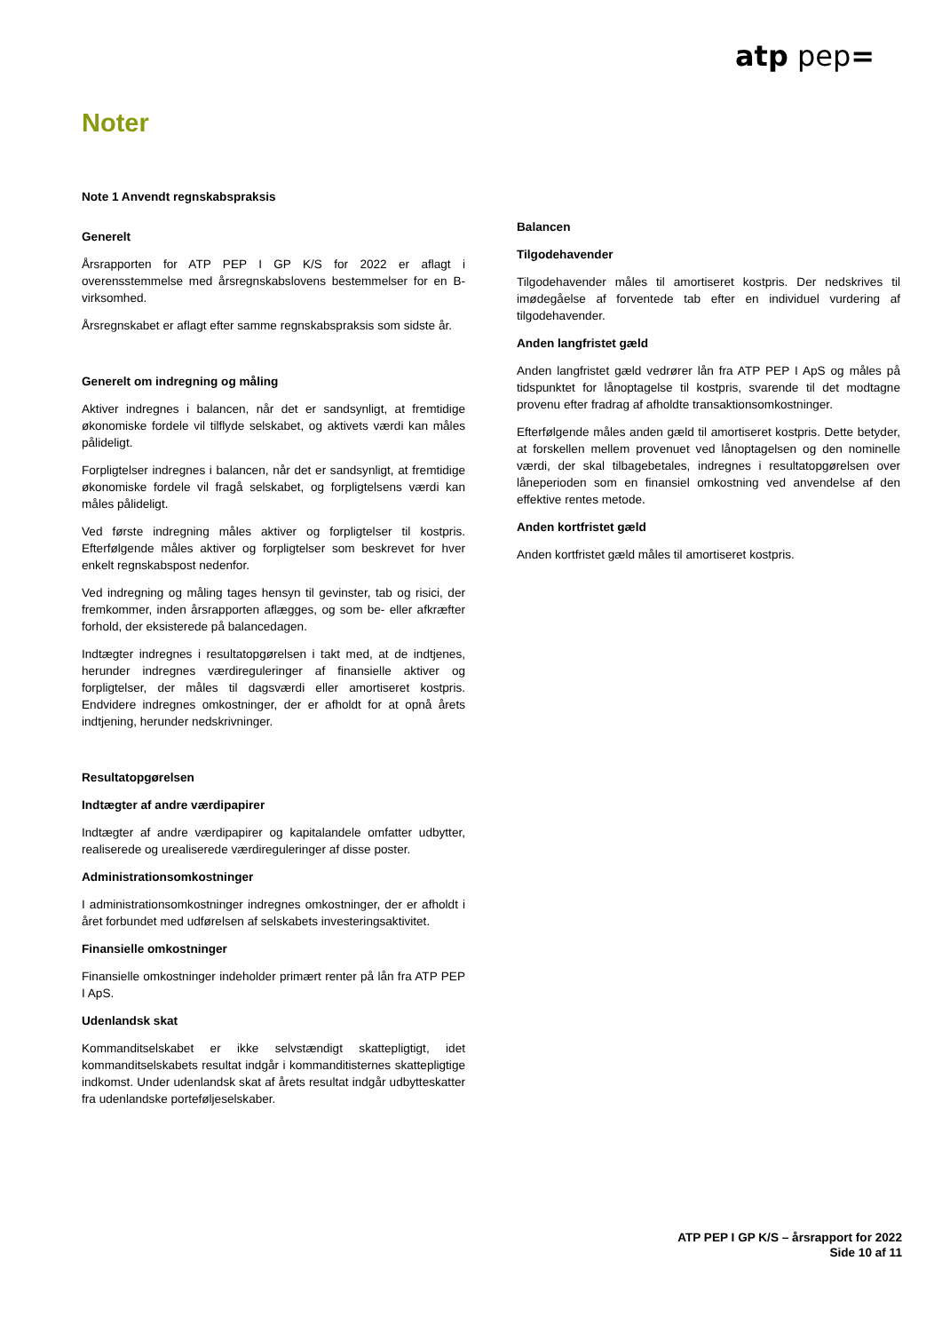atp pep=
Noter
Note 1 Anvendt regnskabspraksis
Generelt
Årsrapporten for ATP PEP I GP K/S for 2022 er aflagt i overensstemmelse med årsregnskabslovens bestemmelser for en B-virksomhed.
Årsregnskabet er aflagt efter samme regnskabspraksis som sidste år.
Generelt om indregning og måling
Aktiver indregnes i balancen, når det er sandsynligt, at fremtidige økonomiske fordele vil tilflyde selskabet, og aktivets værdi kan måles pålideligt.
Forpligtelser indregnes i balancen, når det er sandsynligt, at fremtidige økonomiske fordele vil fragå selskabet, og forpligtelsens værdi kan måles pålideligt.
Ved første indregning måles aktiver og forpligtelser til kostpris. Efterfølgende måles aktiver og forpligtelser som beskrevet for hver enkelt regnskabspost nedenfor.
Ved indregning og måling tages hensyn til gevinster, tab og risici, der fremkommer, inden årsrapporten aflægges, og som be- eller afkræfter forhold, der eksisterede på balancedagen.
Indtægter indregnes i resultatopgørelsen i takt med, at de indtjenes, herunder indregnes værdireguleringer af finansielle aktiver og forpligtelser, der måles til dagsværdi eller amortiseret kostpris. Endvidere indregnes omkostninger, der er afholdt for at opnå årets indtjening, herunder nedskrivninger.
Resultatopgørelsen
Indtægter af andre værdipapirer
Indtægter af andre værdipapirer og kapitalandele omfatter udbytter, realiserede og urealiserede værdireguleringer af disse poster.
Administrationsomkostninger
I administrationsomkostninger indregnes omkostninger, der er afholdt i året forbundet med udførelsen af selskabets investeringsaktivitet.
Finansielle omkostninger
Finansielle omkostninger indeholder primært renter på lån fra ATP PEP I ApS.
Udenlandsk skat
Kommanditselskabet er ikke selvstændigt skattepligtigt, idet kommanditselskabets resultat indgår i kommanditisternes skattepligtige indkomst. Under udenlandsk skat af årets resultat indgår udbytteskatter fra udenlandske porteføljeselskaber.
Balancen
Tilgodehavender
Tilgodehavender måles til amortiseret kostpris. Der nedskrives til imødegåelse af forventede tab efter en individuel vurdering af tilgodehavender.
Anden langfristet gæld
Anden langfristet gæld vedrører lån fra ATP PEP I ApS og måles på tidspunktet for lånoptagelse til kostpris, svarende til det modtagne provenu efter fradrag af afholdte transaktionsomkostninger.
Efterfølgende måles anden gæld til amortiseret kostpris. Dette betyder, at forskellen mellem provenuet ved lånoptagelsen og den nominelle værdi, der skal tilbagebetales, indregnes i resultatopgørelsen over låneperioden som en finansiel omkostning ved anvendelse af den effektive rentes metode.
Anden kortfristet gæld
Anden kortfristet gæld måles til amortiseret kostpris.
ATP PEP I GP K/S – årsrapport for 2022
Side 10 af 11